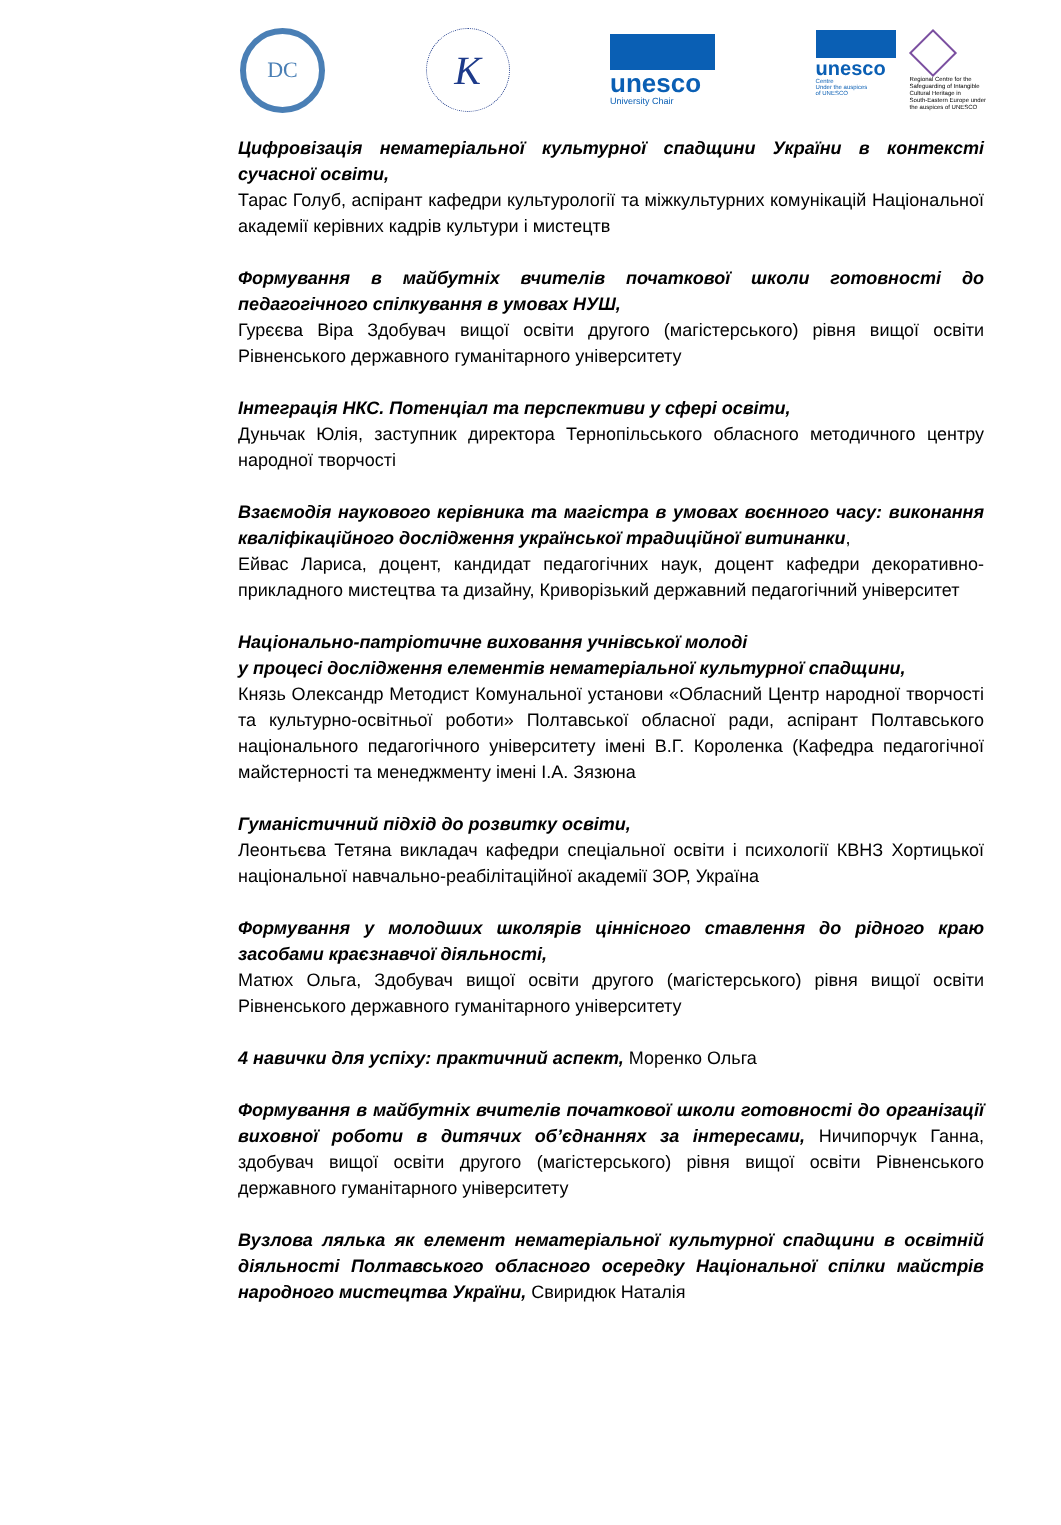DC
K
unesco
University Chair
unesco
Centre
Under the auspices
of UNESCO
Regional Centre for the
Safeguarding of Intangible
Cultural Heritage in
South-Eastern Europe under
the auspices of UNESCO
Цифровізація нематеріальної культурної спадщини України в контексті сучасної освіти,
Тарас Голуб, аспірант кафедри культурології та міжкультурних комунікацій Національної академії керівних кадрів культури і мистецтв
Формування в майбутніх вчителів початкової школи готовності до педагогічного спілкування в умовах НУШ,
Гурєєва Віра Здобувач вищої освіти другого (магістерського) рівня вищої освіти Рівненського державного гуманітарного університету
Інтеграція НКС. Потенціал та перспективи у сфері освіти,
Дуньчак Юлія, заступник директора Тернопільського обласного методичного центру народної творчості
Взаємодія наукового керівника та магістра в умовах воєнного часу: виконання кваліфікаційного дослідження української традиційної витинанки,
Ейвас Лариса, доцент, кандидат педагогічних наук, доцент кафедри декоративно-прикладного мистецтва та дизайну, Криворізький державний педагогічний університет
Національно-патріотичне виховання учнівської молоді
у процесі дослідження елементів нематеріальної культурної спадщини,
Князь Олександр Методист Комунальної установи «Обласний Центр народної творчості та культурно-освітньої роботи» Полтавської обласної ради, аспірант Полтавського національного педагогічного університету імені В.Г. Короленка (Кафедра педагогічної майстерності та менеджменту імені І.А. Зязюна
Гуманістичний підхід до розвитку освіти,
Леонтьєва Тетяна викладач кафедри спеціальної освіти і психології КВНЗ Хортицької національної навчально-реабілітаційної академії ЗОР, Україна
Формування у молодших школярів ціннісного ставлення до рідного краю засобами краєзнавчої діяльності,
Матюх Ольга, Здобувач вищої освіти другого (магістерського) рівня вищої освіти Рівненського державного гуманітарного університету
4 навички для успіху: практичний аспект, Моренко Ольга
Формування в майбутніх вчителів початкової школи готовності до організації виховної роботи в дитячих об’єднаннях за інтересами, Ничипорчук Ганна, здобувач вищої освіти другого (магістерського) рівня вищої освіти Рівненського державного гуманітарного університету
Вузлова лялька як елемент нематеріальної культурної спадщини в освітній діяльності Полтавського обласного осередку Національної спілки майстрів народного мистецтва України, Свиридюк Наталія